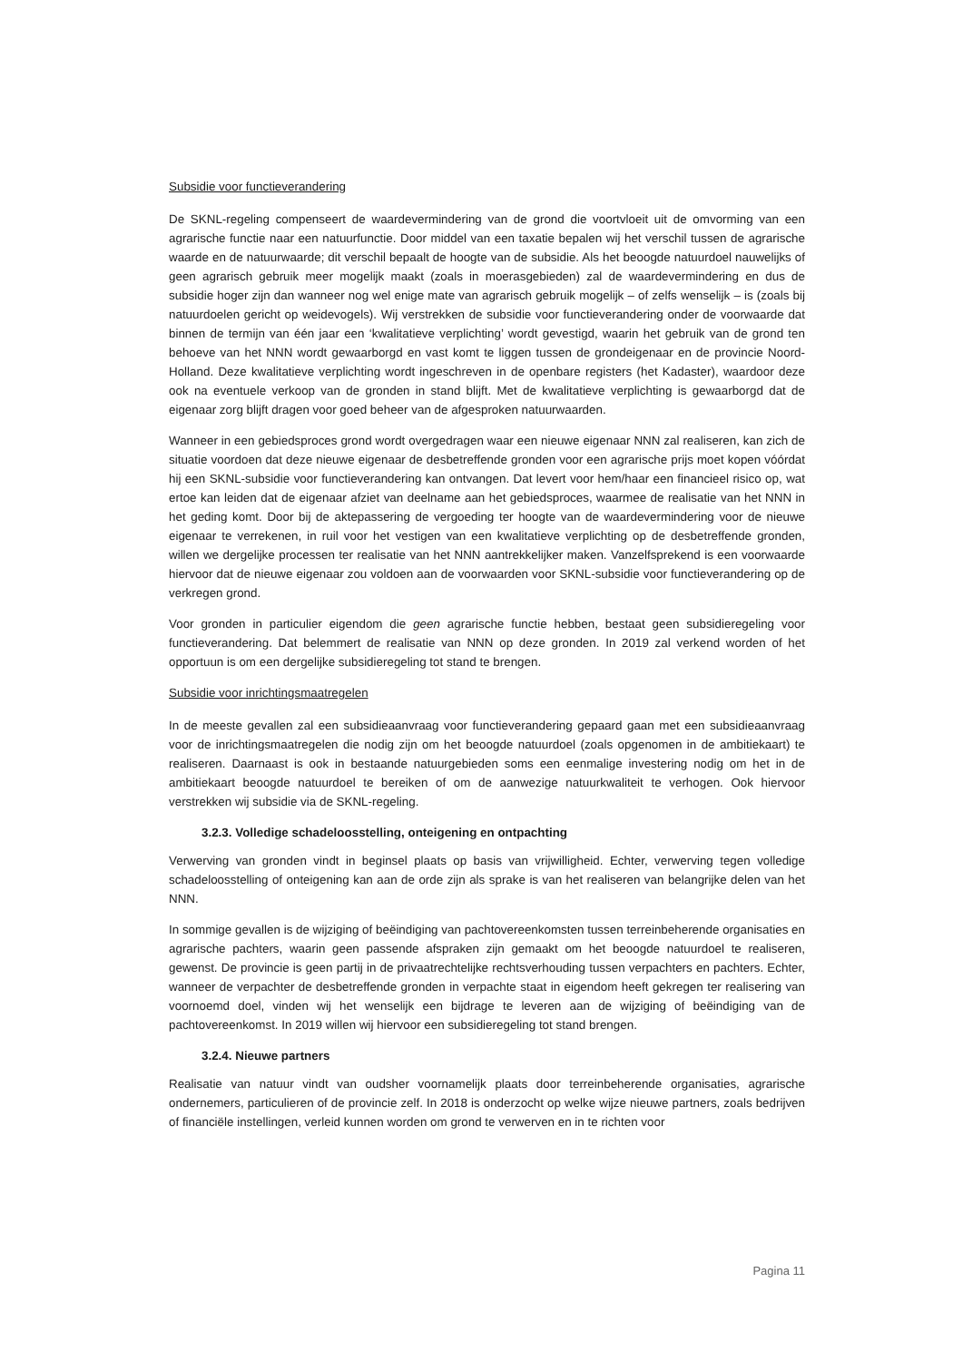Subsidie voor functieverandering
De SKNL-regeling compenseert de waardevermindering van de grond die voortvloeit uit de omvorming van een agrarische functie naar een natuurfunctie. Door middel van een taxatie bepalen wij het verschil tussen de agrarische waarde en de natuurwaarde; dit verschil bepaalt de hoogte van de subsidie. Als het beoogde natuurdoel nauwelijks of geen agrarisch gebruik meer mogelijk maakt (zoals in moerasgebieden) zal de waardevermindering en dus de subsidie hoger zijn dan wanneer nog wel enige mate van agrarisch gebruik mogelijk – of zelfs wenselijk – is (zoals bij natuurdoelen gericht op weidevogels). Wij verstrekken de subsidie voor functieverandering onder de voorwaarde dat binnen de termijn van één jaar een ‘kwalitatieve verplichting’ wordt gevestigd, waarin het gebruik van de grond ten behoeve van het NNN wordt gewaarborgd en vast komt te liggen tussen de grondeigenaar en de provincie Noord-Holland. Deze kwalitatieve verplichting wordt ingeschreven in de openbare registers (het Kadaster), waardoor deze ook na eventuele verkoop van de gronden in stand blijft. Met de kwalitatieve verplichting is gewaarborgd dat de eigenaar zorg blijft dragen voor goed beheer van de afgesproken natuurwaarden.
Wanneer in een gebiedsproces grond wordt overgedragen waar een nieuwe eigenaar NNN zal realiseren, kan zich de situatie voordoen dat deze nieuwe eigenaar de desbetreffende gronden voor een agrarische prijs moet kopen vóórdat hij een SKNL-subsidie voor functieverandering kan ontvangen. Dat levert voor hem/haar een financieel risico op, wat ertoe kan leiden dat de eigenaar afziet van deelname aan het gebiedsproces, waarmee de realisatie van het NNN in het geding komt. Door bij de aktepassering de vergoeding ter hoogte van de waardevermindering voor de nieuwe eigenaar te verrekenen, in ruil voor het vestigen van een kwalitatieve verplichting op de desbetreffende gronden, willen we dergelijke processen ter realisatie van het NNN aantrekkelijker maken. Vanzelfsprekend is een voorwaarde hiervoor dat de nieuwe eigenaar zou voldoen aan de voorwaarden voor SKNL-subsidie voor functieverandering op de verkregen grond.
Voor gronden in particulier eigendom die geen agrarische functie hebben, bestaat geen subsidieregeling voor functieverandering. Dat belemmert de realisatie van NNN op deze gronden. In 2019 zal verkend worden of het opportuun is om een dergelijke subsidieregeling tot stand te brengen.
Subsidie voor inrichtingsmaatregelen
In de meeste gevallen zal een subsidieaanvraag voor functieverandering gepaard gaan met een subsidieaanvraag voor de inrichtingsmaatregelen die nodig zijn om het beoogde natuurdoel (zoals opgenomen in de ambitiekaart) te realiseren. Daarnaast is ook in bestaande natuurgebieden soms een eenmalige investering nodig om het in de ambitiekaart beoogde natuurdoel te bereiken of om de aanwezige natuurkwaliteit te verhogen. Ook hiervoor verstrekken wij subsidie via de SKNL-regeling.
3.2.3. Volledige schadeloosstelling, onteigening en ontpachting
Verwerving van gronden vindt in beginsel plaats op basis van vrijwilligheid. Echter, verwerving tegen volledige schadeloosstelling of onteigening kan aan de orde zijn als sprake is van het realiseren van belangrijke delen van het NNN.
In sommige gevallen is de wijziging of beëindiging van pachtovereenkomsten tussen terreinbeherende organisaties en agrarische pachters, waarin geen passende afspraken zijn gemaakt om het beoogde natuurdoel te realiseren, gewenst. De provincie is geen partij in de privaatrechtelijke rechtsverhouding tussen verpachters en pachters. Echter, wanneer de verpachter de desbetreffende gronden in verpachte staat in eigendom heeft gekregen ter realisering van voornoemd doel, vinden wij het wenselijk een bijdrage te leveren aan de wijziging of beëindiging van de pachtovereenkomst. In 2019 willen wij hiervoor een subsidieregeling tot stand brengen.
3.2.4. Nieuwe partners
Realisatie van natuur vindt van oudsher voornamelijk plaats door terreinbeherende organisaties, agrarische ondernemers, particulieren of de provincie zelf. In 2018 is onderzocht op welke wijze nieuwe partners, zoals bedrijven of financiële instellingen, verleid kunnen worden om grond te verwerven en in te richten voor
Pagina 11